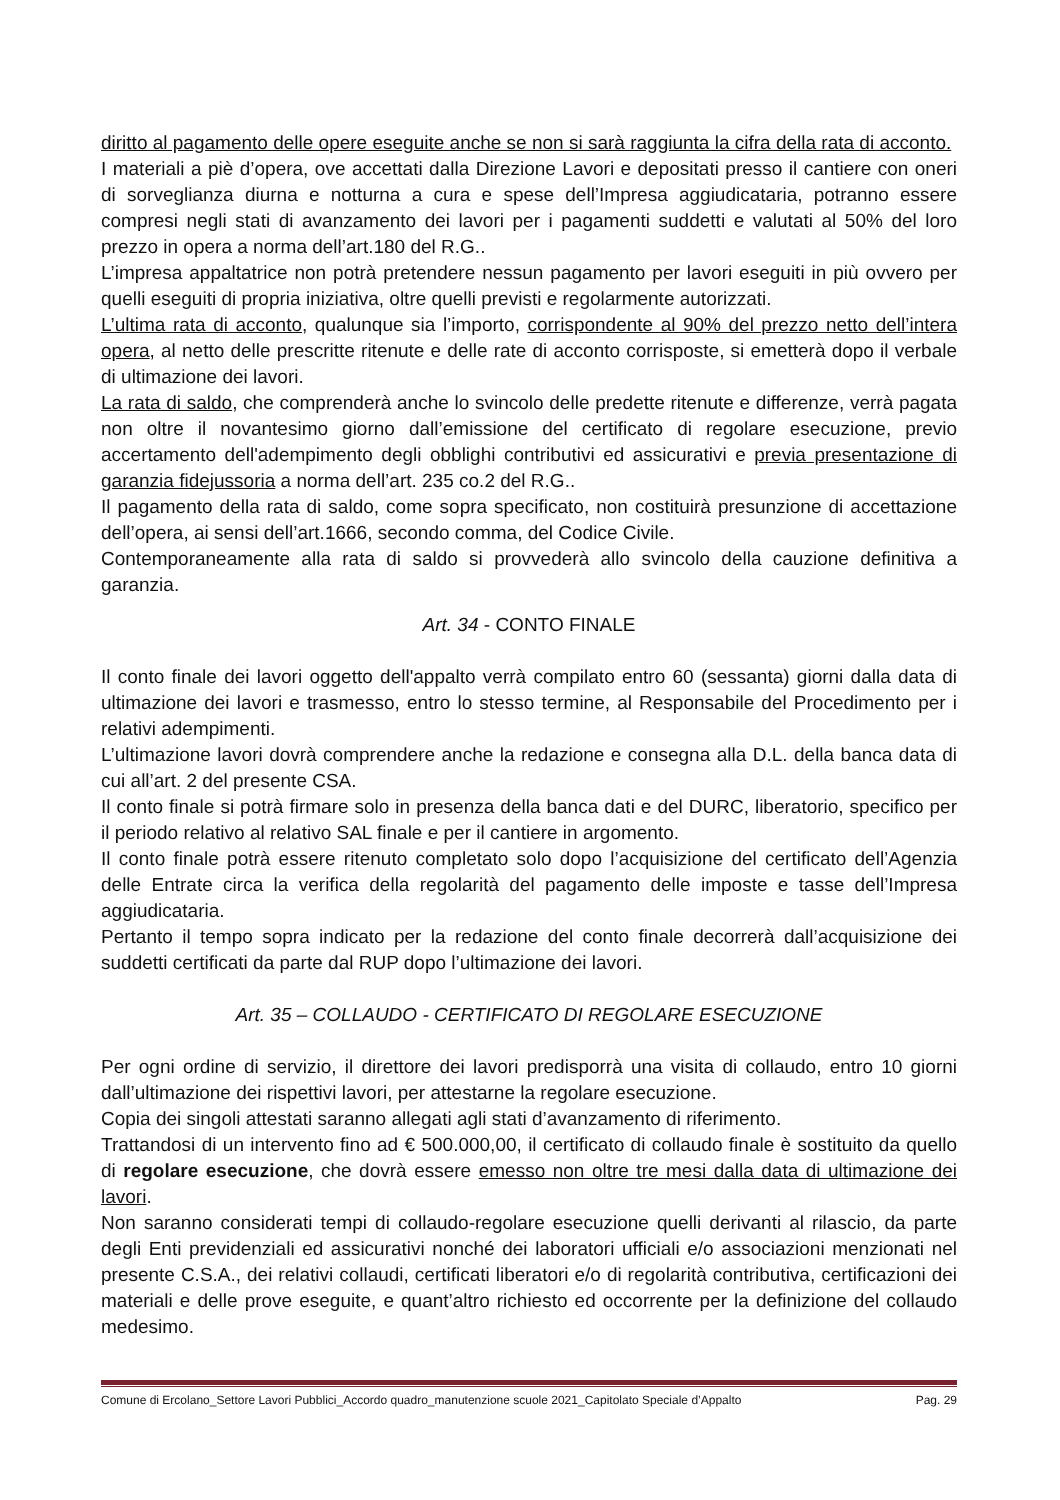diritto al pagamento delle opere eseguite anche se non si sarà raggiunta la cifra della rata di acconto.
I materiali a piè d’opera, ove accettati dalla Direzione Lavori e depositati presso il cantiere con oneri di sorveglianza diurna e notturna a cura e spese dell’Impresa aggiudicataria, potranno essere compresi negli stati di avanzamento dei lavori per i pagamenti suddetti e valutati al 50% del loro prezzo in opera a norma dell’art.180 del R.G..
L’impresa appaltatrice non potrà pretendere nessun pagamento per lavori eseguiti in più ovvero per quelli eseguiti di propria iniziativa, oltre quelli previsti e regolarmente autorizzati.
L’ultima rata di acconto, qualunque sia l’importo, corrispondente al 90% del prezzo netto dell’intera opera, al netto delle prescritte ritenute e delle rate di acconto corrisposte, si emetterà dopo il verbale di ultimazione dei lavori.
La rata di saldo, che comprenderà anche lo svincolo delle predette ritenute e differenze, verrà pagata non oltre il novantesimo giorno dall’emissione del certificato di regolare esecuzione, previo accertamento dell'adempimento degli obblighi contributivi ed assicurativi e previa presentazione di garanzia fidejussoria a norma dell’art. 235 co.2 del R.G..
Il pagamento della rata di saldo, come sopra specificato, non costituirà presunzione di accettazione dell’opera, ai sensi dell’art.1666, secondo comma, del Codice Civile.
Contemporaneamente alla rata di saldo si provvederà allo svincolo della cauzione definitiva a garanzia.
Art. 34 - CONTO FINALE
Il conto finale dei lavori oggetto dell'appalto verrà compilato entro 60 (sessanta) giorni dalla data di ultimazione dei lavori e trasmesso, entro lo stesso termine, al Responsabile del Procedimento per i relativi adempimenti.
L’ultimazione lavori dovrà comprendere anche la redazione e consegna alla D.L. della banca data di cui all’art. 2 del presente CSA.
Il conto finale si potrà firmare solo in presenza della banca dati e del DURC, liberatorio, specifico per il periodo relativo al relativo SAL finale e per il cantiere in argomento.
Il conto finale potrà essere ritenuto completato solo dopo l’acquisizione del certificato dell’Agenzia delle Entrate circa la verifica della regolarità del pagamento delle imposte e tasse dell’Impresa aggiudicataria.
Pertanto il tempo sopra indicato per la redazione del conto finale decorrerà dall’acquisizione dei suddetti certificati da parte dal RUP dopo l’ultimazione dei lavori.
Art. 35 – COLLAUDO - CERTIFICATO DI REGOLARE ESECUZIONE
Per ogni ordine di servizio, il direttore dei lavori predisporrà una visita di collaudo, entro 10 giorni dall’ultimazione dei rispettivi lavori, per attestarne la regolare esecuzione.
Copia dei singoli attestati saranno allegati agli stati d’avanzamento di riferimento.
Trattandosi di un intervento fino ad € 500.000,00, il certificato di collaudo finale è sostituito da quello di regolare esecuzione, che dovrà essere emesso non oltre tre mesi dalla data di ultimazione dei lavori.
Non saranno considerati tempi di collaudo-regolare esecuzione quelli derivanti al rilascio, da parte degli Enti previdenziali ed assicurativi nonché dei laboratori ufficiali e/o associazioni menzionati nel presente C.S.A., dei relativi collaudi, certificati liberatori e/o di regolarità contributiva, certificazioni dei materiali e delle prove eseguite, e quant’altro richiesto ed occorrente per la definizione del collaudo medesimo.
Comune di Ercolano_Settore Lavori Pubblici_Accordo quadro_manutenzione scuole 2021_Capitolato Speciale d’Appalto Pag. 29